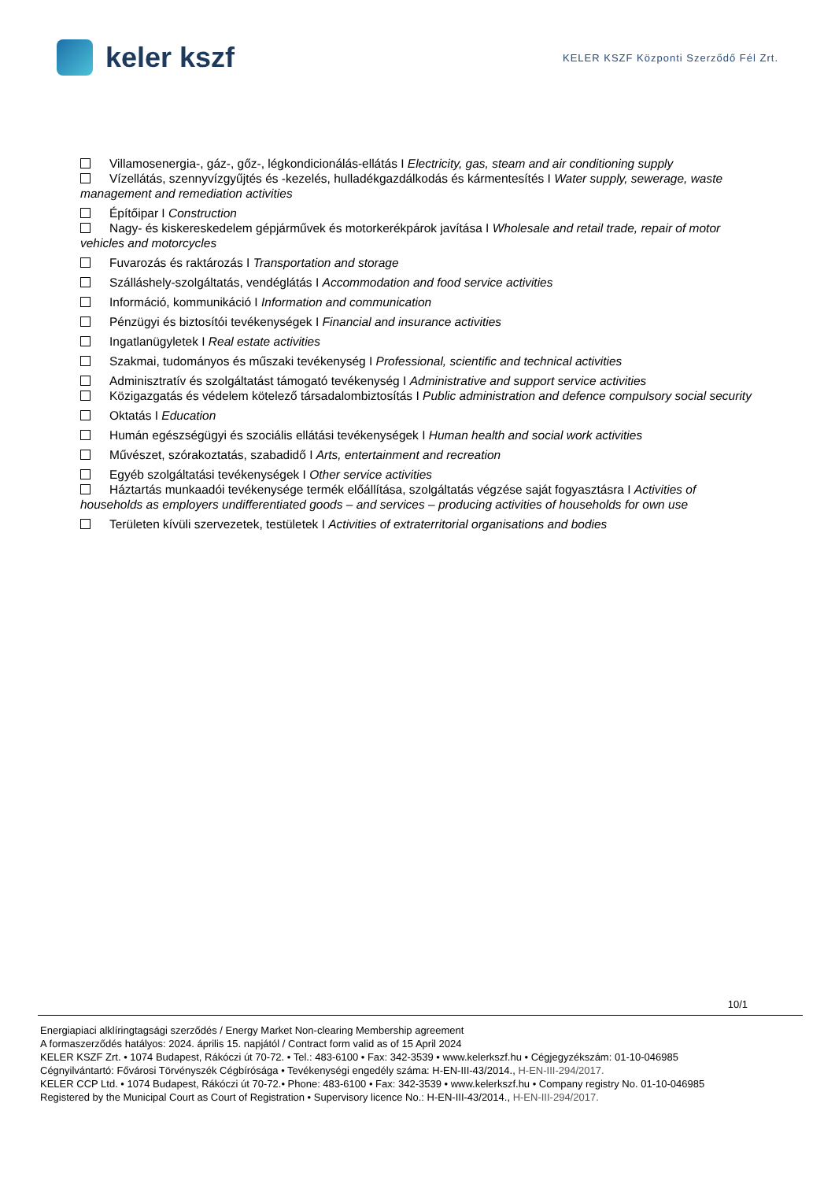keler kszf
KELER KSZF Központi Szerződő Fél Zrt.
Villamosenergia-, gáz-, gőz-, légkondicionálás-ellátás I Electricity, gas, steam and air conditioning supply
Vízellátás, szennyvízgyűjtés és -kezelés, hulladékgazdálkodás és kármentesítés I Water supply, sewerage, waste management and remediation activities
Építőipar I Construction
Nagy- és kiskereskedelem gépjárművek és motorkerékpárok javítása I Wholesale and retail trade, repair of motor vehicles and motorcycles
Fuvarozás és raktározás I Transportation and storage
Szálláshely-szolgáltatás, vendéglátás I Accommodation and food service activities
Információ, kommunikáció I Information and communication
Pénzügyi és biztosítói tevékenységek I Financial and insurance activities
Ingatlanügyletek I Real estate activities
Szakmai, tudományos és műszaki tevékenység I Professional, scientific and technical activities
Adminisztratív és szolgáltatást támogató tevékenység I Administrative and support service activities
Közigazgatás és védelem kötelező társadalombiztosítás I Public administration and defence compulsory social security
Oktatás I Education
Humán egészségügyi és szociális ellátási tevékenységek I Human health and social work activities
Művészet, szórakoztatás, szabadidő I Arts, entertainment and recreation
Egyéb szolgáltatási tevékenységek I Other service activities
Háztartás munkaadói tevékenysége termék előállítása, szolgáltatás végzése saját fogyasztásra I Activities of households as employers undifferentiated goods – and services – producing activities of households for own use
Területen kívüli szervezetek, testületek I Activities of extraterritorial organisations and bodies
10/1
Energiapiaci alklíringtagsági szerződés / Energy Market Non-clearing Membership agreement
A formaszerződés hatályos: 2024. április 15. napjától / Contract form valid as of 15 April 2024
KELER KSZF Zrt. • 1074 Budapest, Rákóczi út 70-72. • Tel.: 483-6100 • Fax: 342-3539 • www.kelerkszf.hu • Cégjegyzékszám: 01-10-046985
Cégnyilvántartó: Fővárosi Törvényszék Cégbírósága • Tevékenységi engedély száma: H-EN-III-43/2014., H-EN-III-294/2017.
KELER CCP Ltd. • 1074 Budapest, Rákóczi út 70-72.• Phone: 483-6100 • Fax: 342-3539 • www.kelerkszf.hu • Company registry No. 01-10-046985
Registered by the Municipal Court as Court of Registration • Supervisory licence No.: H-EN-III-43/2014., H-EN-III-294/2017.